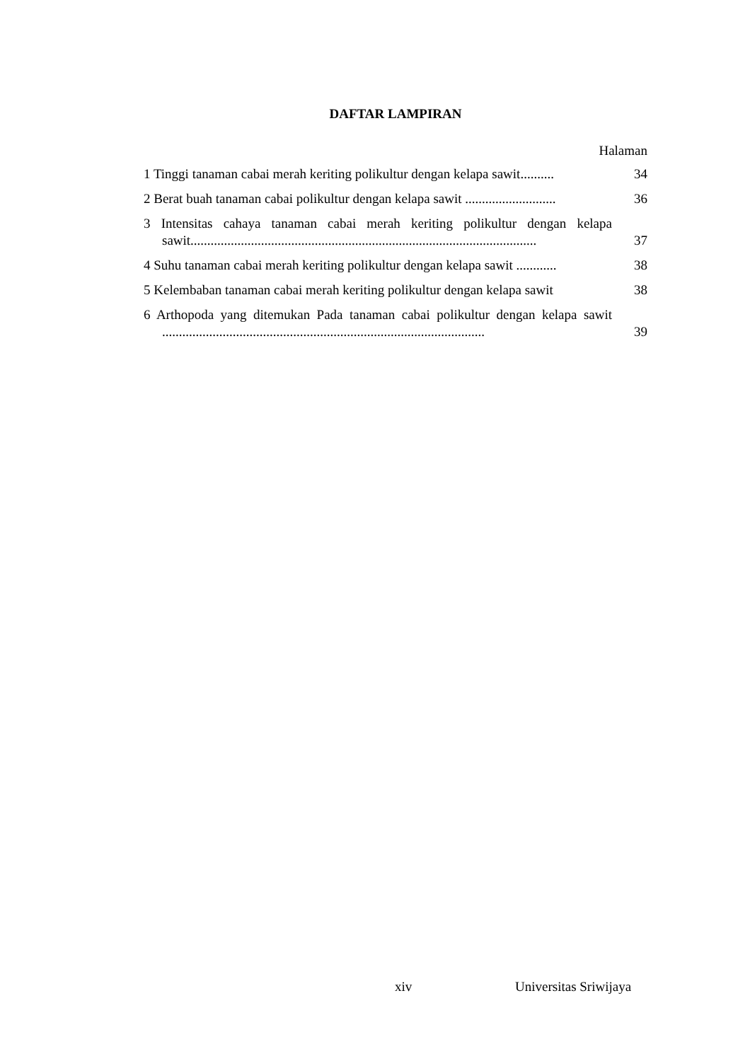DAFTAR LAMPIRAN
Halaman
1 Tinggi tanaman cabai merah keriting polikultur dengan kelapa sawit..........
34
2 Berat buah tanaman cabai polikultur dengan kelapa sawit ...........................
36
3 Intensitas cahaya tanaman cabai merah keriting polikultur dengan kelapa sawit.......................................................................................................
37
4 Suhu tanaman cabai merah keriting polikultur dengan kelapa sawit ............
38
5 Kelembaban tanaman cabai merah keriting polikultur dengan kelapa sawit
38
6 Arthopoda yang ditemukan Pada tanaman cabai polikultur dengan kelapa sawit ................................................................................................
39
xiv Universitas Sriwijaya